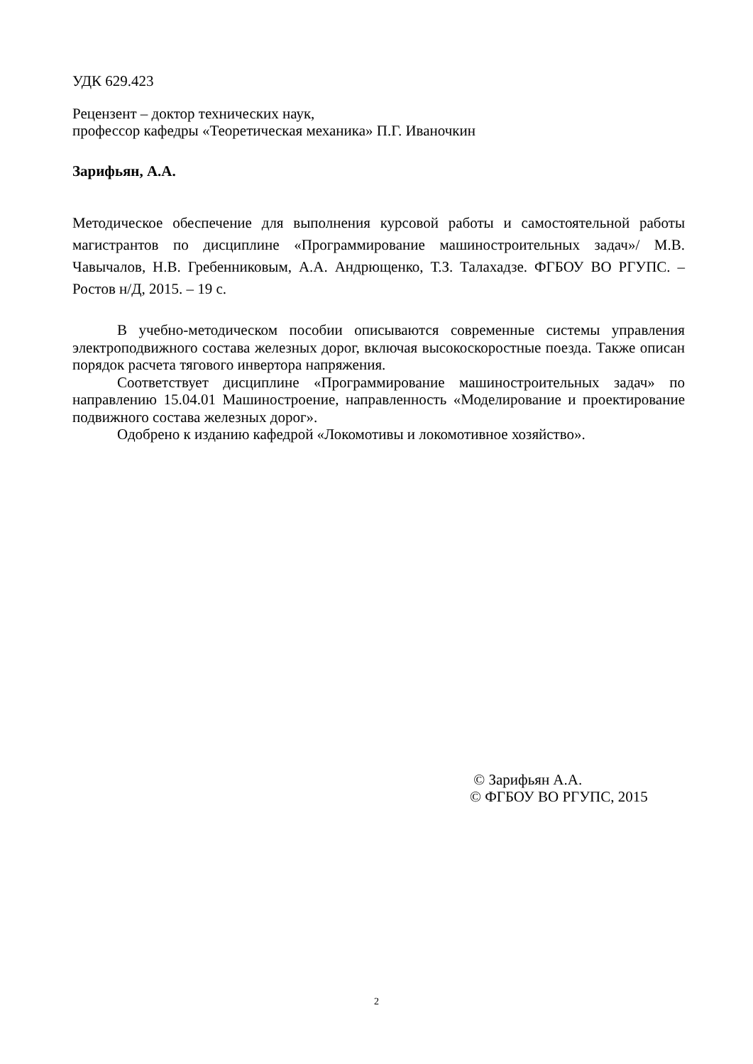УДК 629.423
Рецензент – доктор технических наук,
профессор кафедры «Теоретическая механика» П.Г. Иваночкин
Зарифьян, А.А.
Методическое обеспечение для выполнения курсовой работы и самостоятельной работы магистрантов по дисциплине «Программирование машиностроительных задач»/ М.В. Чавычалов, Н.В. Гребенниковым, А.А. Андрющенко, Т.З. Талахадзе. ФГБОУ ВО РГУПС. – Ростов н/Д, 2015. – 19 с.
В учебно-методическом пособии описываются современные системы управления электроподвижного состава железных дорог, включая высокоскоростные поезда. Также описан порядок расчета тягового инвертора напряжения.
Соответствует дисциплине «Программирование машиностроительных задач» по направлению 15.04.01 Машиностроение, направленность «Моделирование и проектирование подвижного состава железных дорог».
Одобрено к изданию кафедрой «Локомотивы и локомотивное хозяйство».
© Зарифьян А.А.
© ФГБОУ ВО РГУПС, 2015
2